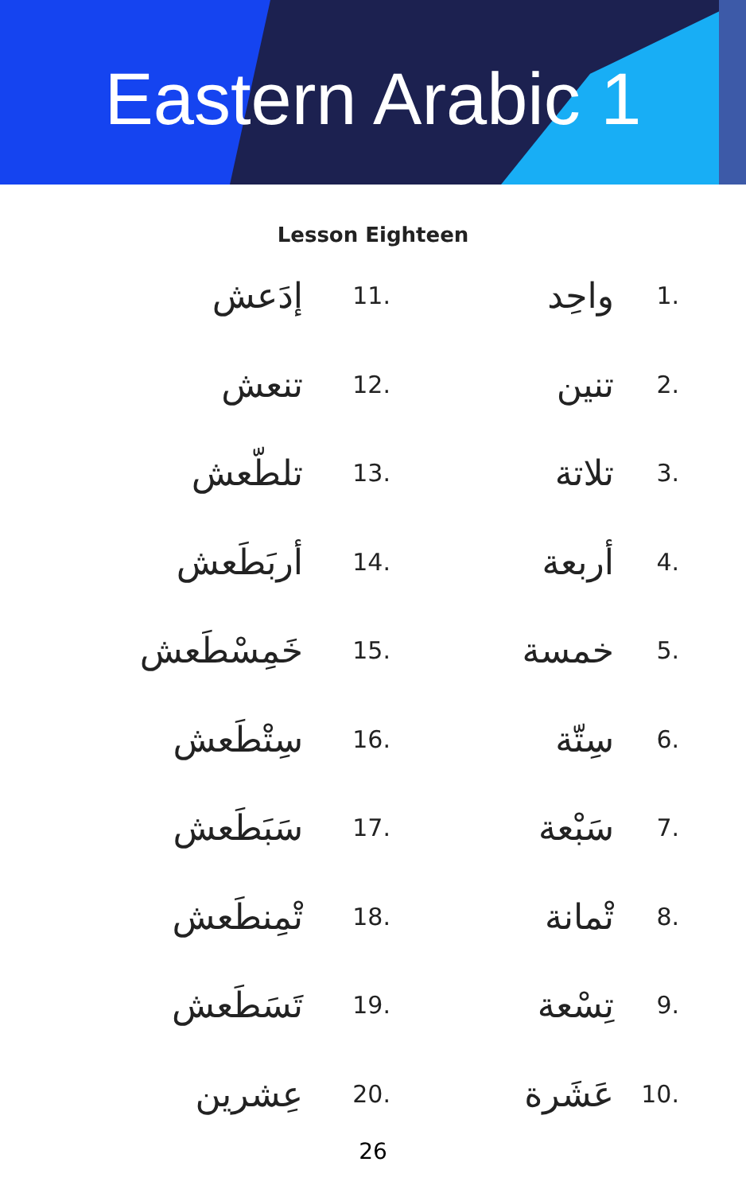Eastern Arabic 1
Lesson Eighteen
| إدَعش | 11. | واحِد | 1. |
| تنعش | 12. | تنين | 2. |
| تلطّعش | 13. | تلاتة | 3. |
| أربَطَعش | 14. | أربعة | 4. |
| خَمِسْطَعش | 15. | خمسة | 5. |
| سِتْطَعش | 16. | سِتّة | 6. |
| سَبَطَعش | 17. | سَبْعة | 7. |
| تْمِنطَعش | 18. | تْمانة | 8. |
| تَسَطَعش | 19. | تِسْعة | 9. |
| عِشرين | 20. | عَشَرة | 10. |
26